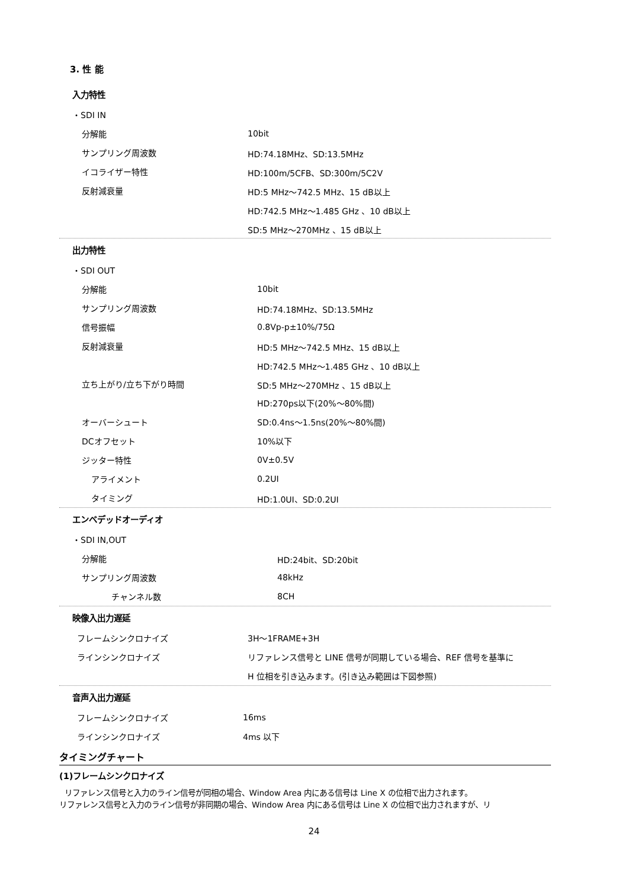3. 性 能
入力特性
| ・SDI IN | |
| 分解能 | 10bit |
| サンプリング周波数 | HD:74.18MHz、SD:13.5MHz |
| イコライザー特性 | HD:100m/5CFB、SD:300m/5C2V |
| 反射減衰量 | HD:5 MHz～742.5 MHz、15 dB以上 |
| | HD:742.5 MHz～1.485 GHz 、10 dB以上 |
| | SD:5 MHz～270MHz 、15 dB以上 |
出力特性
| ・SDI OUT | |
| 分解能 | 10bit |
| サンプリング周波数 | HD:74.18MHz、SD:13.5MHz |
| 信号振幅 | 0.8Vp-p±10%/75Ω |
| 反射減衰量 | HD:5 MHz～742.5 MHz、15 dB以上 |
| | HD:742.5 MHz～1.485 GHz 、10 dB以上 |
| 立ち上がり/立ち下がり時間 | SD:5 MHz～270MHz 、15 dB以上 |
| | HD:270ps以下(20%～80%間) |
| オーバーシュート | SD:0.4ns～1.5ns(20%～80%間) |
| DCオフセット | 10%以下 |
| ジッター特性 | 0V±0.5V |
| アライメント | 0.2UI |
| タイミング | HD:1.0UI、SD:0.2UI |
エンベデッドオーディオ
| ・SDI IN,OUT | |
| 分解能 | HD:24bit、SD:20bit |
| サンプリング周波数 | 48kHz |
| チャンネル数 | 8CH |
映像入出力遅延
| フレームシンクロナイズ | 3H～1FRAME+3H |
| ラインシンクロナイズ | リファレンス信号と LINE 信号が同期している場合、REF 信号を基準に |
| | H 位相を引き込みます。(引き込み範囲は下図参照) |
音声入出力遅延
| フレームシンクロナイズ | 16ms |
| ラインシンクロナイズ | 4ms 以下 |
タイミングチャート
(1)フレームシンクロナイズ
リファレンス信号と入力のライン信号が同相の場合、Window Area 内にある信号は Line X の位相で出力されます。
リファレンス信号と入力のライン信号が非同期の場合、Window Area 内にある信号は Line X の位相で出力されますが、リ
24